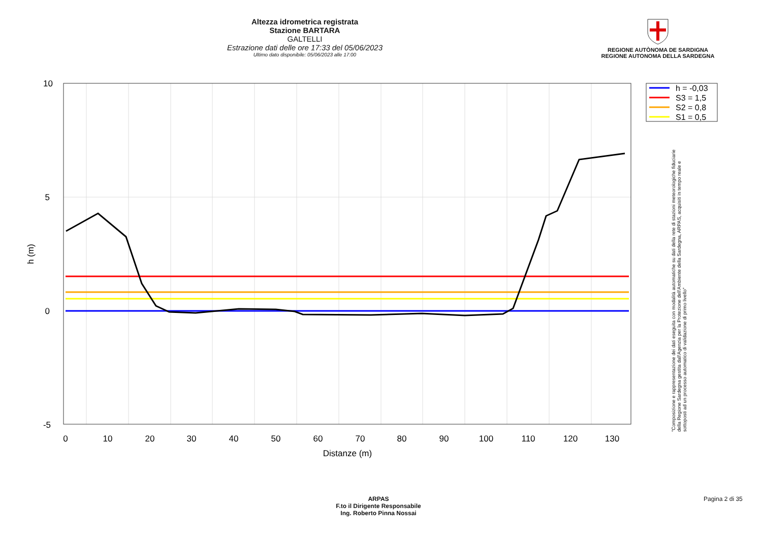Altezza idrometrica registrata
Stazione BARTARA
GALTELLI
Estrazione dati delle ore 17:33 del 05/06/2023
Ultimo dato disponibile: 05/06/2023 alle 17:00
REGIONE AUTÒNOMA DE SARDIGNA
REGIONE AUTONOMA DELLA SARDEGNA
10
5
0
-5
0
10
20
30
40
50
60
70
80
90
100
110
120
130
Distanze (m)
h (m)
h = -0,03
S3 = 1,5
S2 = 0,8
S1 = 0,5
"Composizione e rappresentazione dei dati eseguita con modalità automatiche su dati della rete di stazioni meteorologiche fiduciarie della Regione Sardegna gestita dall'Agenzia per la Protezione dell'Ambiente della Sardegna, ARPAS, acquisiti in tempo reale e sottoposti ad un processo automatico di validazione di primo livello"
ARPAS
F.to il Dirigente Responsabile
Ing. Roberto Pinna Nossai
Pagina 2 di 35